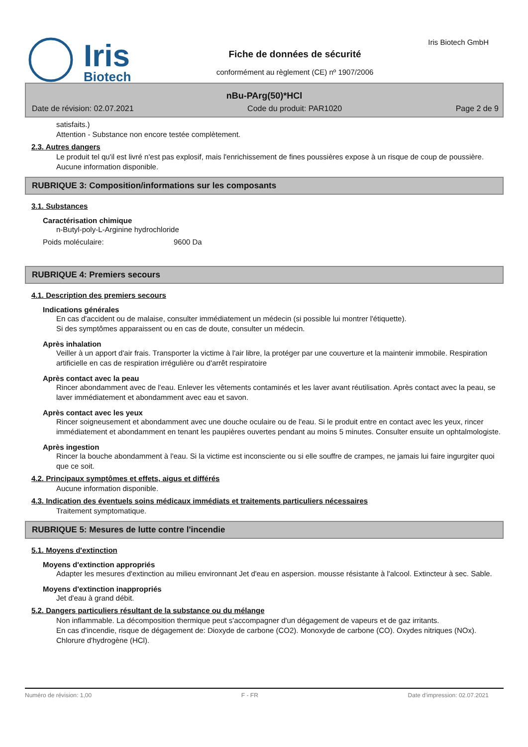Iris
Biotech
Fiche de données de sécurité
conformément au règlement (CE) nº 1907/2006
Iris Biotech GmbH
nBu-PArg(50)*HCl
Date de révision: 02.07.2021 Code du produit: PAR1020 Page 2 de 9
satisfaits.)
Attention - Substance non encore testée complètement.
2.3. Autres dangers
Le produit tel qu'il est livré n'est pas explosif, mais l'enrichissement de fines poussières expose à un risque de coup de poussière.
Aucune information disponible.
RUBRIQUE 3: Composition/informations sur les composants
3.1. Substances
Caractérisation chimique
n-Butyl-poly-L-Arginine hydrochloride
Poids moléculaire: 9600 Da
RUBRIQUE 4: Premiers secours
4.1. Description des premiers secours
Indications générales
En cas d'accident ou de malaise, consulter immédiatement un médecin (si possible lui montrer l'étiquette).
Si des symptômes apparaissent ou en cas de doute, consulter un médecin.
Après inhalation
Veiller à un apport d'air frais. Transporter la victime à l'air libre, la protéger par une couverture et la maintenir immobile. Respiration artificielle en cas de respiration irrégulière ou d'arrêt respiratoire
Après contact avec la peau
Rincer abondamment avec de l'eau. Enlever les vêtements contaminés et les laver avant réutilisation. Après contact avec la peau, se laver immédiatement et abondamment avec eau et savon.
Après contact avec les yeux
Rincer soigneusement et abondamment avec une douche oculaire ou de l'eau. Si le produit entre en contact avec les yeux, rincer immédiatement et abondamment en tenant les paupières ouvertes pendant au moins 5 minutes. Consulter ensuite un ophtalmologiste.
Après ingestion
Rincer la bouche abondamment à l'eau. Si la victime est inconsciente ou si elle souffre de crampes, ne jamais lui faire ingurgiter quoi que ce soit.
4.2. Principaux symptômes et effets, aigus et différés
Aucune information disponible.
4.3. Indication des éventuels soins médicaux immédiats et traitements particuliers nécessaires
Traitement symptomatique.
RUBRIQUE 5: Mesures de lutte contre l'incendie
5.1. Moyens d'extinction
Moyens d'extinction appropriés
Adapter les mesures d'extinction au milieu environnant Jet d'eau en aspersion. mousse résistante à l'alcool. Extincteur à sec. Sable.
Moyens d'extinction inappropriés
Jet d'eau à grand débit.
5.2. Dangers particuliers résultant de la substance ou du mélange
Non inflammable. La décomposition thermique peut s'accompagner d'un dégagement de vapeurs et de gaz irritants.
En cas d'incendie, risque de dégagement de: Dioxyde de carbone (CO2). Monoxyde de carbone (CO). Oxydes nitriques (NOx). Chlorure d'hydrogène (HCl).
Numéro de révision: 1,00 F - FR Date d'impression: 02.07.2021